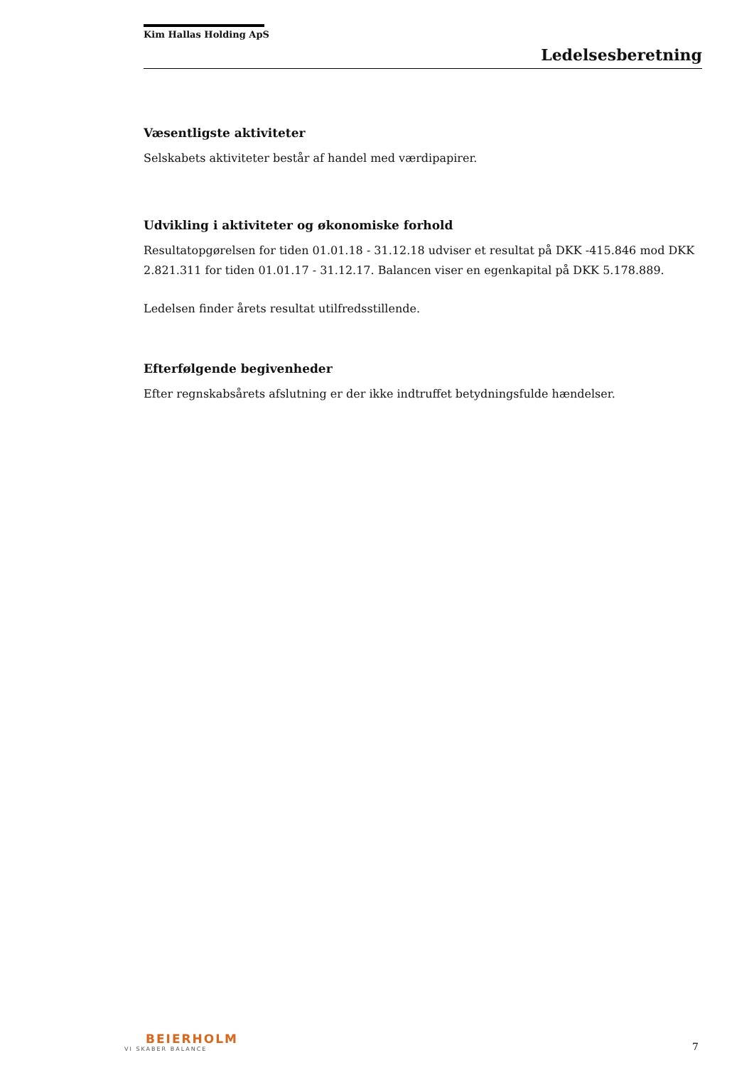Kim Hallas Holding ApS
Ledelsesberetning
Væsentligste aktiviteter
Selskabets aktiviteter består af handel med værdipapirer.
Udvikling i aktiviteter og økonomiske forhold
Resultatopgørelsen for tiden 01.01.18 - 31.12.18 udviser et resultat på DKK -415.846 mod DKK 2.821.311 for tiden 01.01.17 - 31.12.17. Balancen viser en egenkapital på DKK 5.178.889.
Ledelsen finder årets resultat utilfredsstillende.
Efterfølgende begivenheder
Efter regnskabsårets afslutning er der ikke indtruffet betydningsfulde hændelser.
BEIERHOLM
VI SKABER BALANCE
7